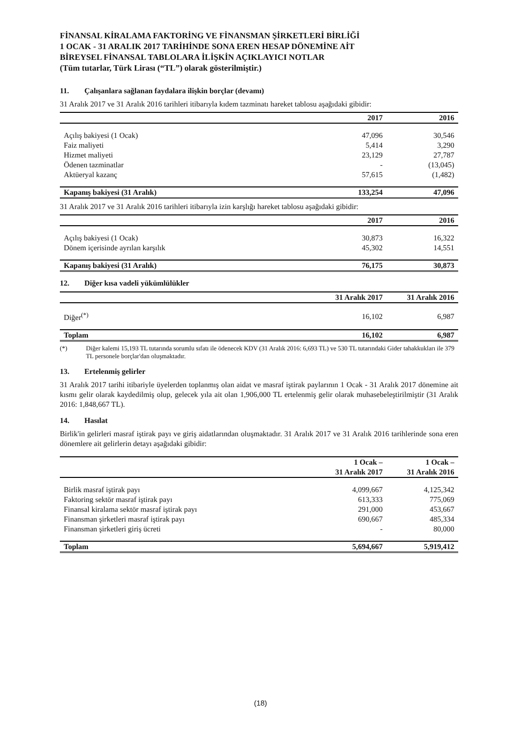FİNANSAL KİRALAMA FAKTORİNG VE FİNANSMAN ŞİRKETLERİ BİRLİĞİ
1 OCAK - 31 ARALIK 2017 TARİHİNDE SONA EREN HESAP DÖNEMİNE AİT
BİREYSEL FİNANSAL TABLOLARA İLİŞKİN AÇIKLAYICI NOTLAR
(Tüm tutarlar, Türk Lirası (“TL”) olarak gösterilmiştir.)
11. Çalışanlara sağlanan faydalara ilişkin borçlar (devamı)
31 Aralık 2017 ve 31 Aralık 2016 tarihleri itibarıyla kıdem tazminatı hareket tablosu aşağıdaki gibidir:
| | 2017 | 2016 |
| --- | --- | --- |
| Açılış bakiyesi (1 Ocak) | 47,096 | 30,546 |
| Faiz maliyeti | 5,414 | 3,290 |
| Hizmet maliyeti | 23,129 | 27,787 |
| Ödenen tazminatlar | - | (13,045) |
| Aktüeryal kazanç | 57,615 | (1,482) |
| Kapanış bakiyesi (31 Aralık) | 133,254 | 47,096 |
31 Aralık 2017 ve 31 Aralık 2016 tarihleri itibarıyla izin karşlığı hareket tablosu aşağıdaki gibidir:
| | 2017 | 2016 |
| --- | --- | --- |
| Açılış bakiyesi (1 Ocak) | 30,873 | 16,322 |
| Dönem içerisinde ayrılan karşılık | 45,302 | 14,551 |
| Kapanış bakiyesi (31 Aralık) | 76,175 | 30,873 |
12. Diğer kısa vadeli yükümlülükler
| | 31 Aralık 2017 | 31 Aralık 2016 |
| --- | --- | --- |
| Diğer<sup>(*)</sup> | 16,102 | 6,987 |
| Toplam | 16,102 | 6,987 |
(*) Diğer kalemi 15,193 TL tutarında sorumlu sıfatı ile ödenecek KDV (31 Aralık 2016: 6,693 TL) ve 530 TL tutarındaki Gider tahakkukları ile 379 TL personele borçlar'dan oluşmaktadır.
13. Ertelenmiş gelirler
31 Aralık 2017 tarihi itibariyle üyelerden toplanmış olan aidat ve masraf iştirak paylarının 1 Ocak - 31 Aralık 2017 dönemine ait kısmı gelir olarak kaydedilmiş olup, gelecek yıla ait olan 1,906,000 TL ertelenmiş gelir olarak muhasebeleştirilmiştir (31 Aralık 2016: 1,848,667 TL).
14. Hasılat
Birlik'in gelirleri masraf iştirak payı ve giriş aidatlarından oluşmaktadır. 31 Aralık 2017 ve 31 Aralık 2016 tarihlerinde sona eren dönemlere ait gelirlerin detayı aşağıdaki gibidir:
| | 1 Ocak – 31 Aralık 2017 | 1 Ocak – 31 Aralık 2016 |
| --- | --- | --- |
| Birlik masraf iştirak payı | 4,099,667 | 4,125,342 |
| Faktoring sektör masraf iştirak payı | 613,333 | 775,069 |
| Finansal kiralama sektör masraf iştirak payı | 291,000 | 453,667 |
| Finansman şirketleri masraf iştirak payı | 690,667 | 485,334 |
| Finansman şirketleri giriş ücreti | - | 80,000 |
| Toplam | 5,694,667 | 5,919,412 |
(18)